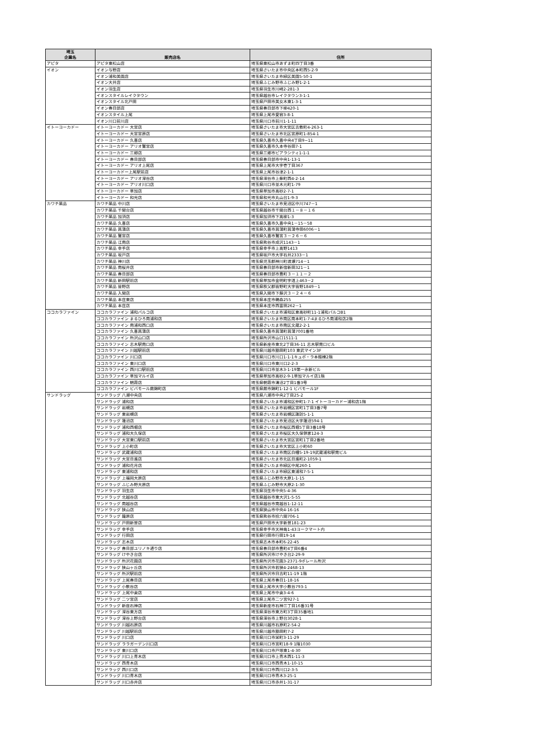| 埼玉 企業名 | 販売店名 | 住所 |
| --- | --- | --- |
| アピタ | アピタ東松山店 | 埼玉県東松山市あずま町四丁目3番 |
| イオン | イオン与野店 | 埼玉県さいたま市中央区本町西5-2-9 |
| | イオン浦和美園店 | 埼玉県さいたま市緑区美園5-50-1 |
| | イオン大井店 | 埼玉県ふじみ野市ふじみ野1-2-1 |
| | イオン羽生店 | 埼玉県羽生市川崎2-281-3 |
| | イオンスタイルレイクタウン | 埼玉県越谷市レイクタウン3-1-1 |
| | イオンスタイル北戸田 | 埼玉県戸田市美女木東1-3-1 |
| | イオン春日部店 | 埼玉県春日部市下柳420-1 |
| | イオンスタイル上尾 | 埼玉県上尾市愛宕3-8-1 |
| | イオン川口前川店 | 埼玉県川口市前川1-1-11 |
| イトーヨーカドー | イトーヨーカドー 大宮店 | 埼玉県さいたま市大宮区吉敷町4-263-1 |
| | イトーヨーカドー 大宮宮原店 | 埼玉県さいたま市北区宮原町1-854-1 |
| | イトーヨーカドー 久喜店 | 埼玉県久喜市久喜中央4丁目9−11 |
| | イトーヨーカドー アリオ鷲宮店 | 埼玉県久喜市久本寺谷田7-1 |
| | イトーヨーカドー 三郷店 | 埼玉県三郷市ピアラシティ1-1-1 |
| | イトーヨーカドー 春日部店 | 埼玉県春日部市中央1-13-1 |
| | イトーヨーカドー アリオ上尾店 | 埼玉県上尾市大字壱丁目367 |
| | イトーヨーカドー上尾駅前店 | 埼玉県上尾市谷津2-1-1 |
| | イトーヨーカドー アリオ深谷店 | 埼玉県深谷市上柴町西4-2-14 |
| | イトーヨーカドー アリオ川口店 | 埼玉県川口市並木元町1-79 |
| | イトーヨーカドー 草加店 | 埼玉県草加市高砂2-7-1 |
| | イトーヨーカドー 和光店 | 埼玉県和光市丸山台1-9-3 |
| カワチ薬品 | カワチ薬品 中川店 | 埼玉県さいたま市見沼区中川747－1 |
| | カワチ薬品 千間台店 | 埼玉県越谷市千間台西１－８－１６ |
| | カワチ薬品 加須店 | 埼玉県加須市下高柳1-3 |
| | カワチ薬品 久喜店 | 埼玉県久喜市久喜中央1－15－58 |
| | カワチ薬品 菖蒲店 | 埼玉県久喜市菖蒲町菖蒲寺田6006－1 |
| | カワチ薬品 鷲宮店 | 埼玉県久喜市鷲宮３－２６－６ |
| | カワチ薬品 江南店 | 埼玉県熊谷市成沢1143－1 |
| | カワチ薬品 幸手店 | 埼玉県幸手市上高野1413 |
| | カワチ薬品 坂戸店 | 埼玉県坂戸市大字石井2333－1 |
| | カワチ薬品 神川店 | 埼玉県児玉郡神川町渡瀬714－1 |
| | カワチ薬品 南桜井店 | 埼玉県春日部市新宿新田321－1 |
| | カワチ薬品 春日部店 | 埼玉県春日部市豊町３－１１－２ |
| | カワチ薬品 新田駅前店 | 埼玉県草加市金明町字道上463－2 |
| | カワチ薬品 皆野店 | 埼玉県秩父郡皆野町大字皆野1849－1 |
| | カワチ薬品 入間店 | 埼玉県入間市下藤沢３－２４－６ |
| | カワチ薬品 本庄東店 | 埼玉県本庄市鵜森255 |
| | カワチ薬品 本庄店 | 埼玉県本庄市西富田262－1 |
| ココカラファイン | ココカラファイン 浦和パルコ店 | 埼玉県さいたま市浦和区東高砂町11-1浦和パルコB1 |
| | ココカラファイン まるひろ南浦和店 | 埼玉県さいたま市南区南本町1-7-4まるひろ南浦和店2階 |
| | ココカラファイン 南浦和西口店 | 埼玉県さいたま市南区文蔵2-2-1 |
| | ココカラファイン 久喜菖蒲店 | 埼玉県久喜市菖蒲町菖蒲7001番地 |
| | ココカラファイン 所沢山口店 | 埼玉県所沢市山口1511-1 |
| | ココカラファイン 志木駅南口店 | 埼玉県新座市東北2丁目36-11 志木駅南口ビル |
| | ココカラファイン 川越駅前店 | 埼玉県川越市脇田町103 東武マイン3F |
| | ココカラファイン 川口店 | 埼玉県川口市川口1-1-1キュポ・ラ本館棟2階 |
| | ココカラファイン 東川口店 | 埼玉県川口市東川口2-2-3 |
| | ココカラファイン 西川口駅前店 | 埼玉県川口市並木3-1-19第一永新ビル |
| | ココカラファイン 草加マルイ店 | 埼玉県草加市高砂2-9-1草加マルイ店1階 |
| | ココカラファイン 朝霞店 | 埼玉県朝霞市溝沼2丁目1番3号 |
| | ココカラファイン ビバモール蕨錦町店 | 埼玉県蕨市錦町1-12-1 ビバモール1F |
| サンドラッグ | サンドラッグ 八潮中央店 | 埼玉県八潮市中央2丁目25-2 |
| | サンドラッグ 浦和店 | 埼玉県さいたま市浦和区仲町1-7-1 イトーヨーカドー浦和店1階 |
| | サンドラッグ 岩槻店 | 埼玉県さいたま市岩槻区宮町1丁目3番7号 |
| | サンドラッグ 東岩槻店 | 埼玉県さいたま市岩槻区諏訪5-1-1 |
| | サンドラッグ 蓮沼店 | 埼玉県さいたま市見沼区大字蓮沼594-1 |
| | サンドラッグ 浦和西堀店 | 埼玉県さいたま市桜区西堀5丁目3番18号 |
| | サンドラッグ 浦和大久保店 | 埼玉県さいたま市桜区大久保領家124-3 |
| | サンドラッグ 大宮東口駅前店 | 埼玉県さいたま市大宮区宮町1丁目2番地 |
| | サンドラッグ 上小町店 | 埼玉県さいたま市大宮区上小町60 |
| | サンドラッグ 武蔵浦和店 | 埼玉県さいたま市南区白幡5-19-19武蔵浦和駅南ビル |
| | サンドラッグ 大宮日進店 | 埼玉県さいたま市北区日進町2-1059-1 |
| | サンドラッグ 浦和花月店 | 埼玉県さいたま市緑区中尾260-1 |
| | サンドラッグ 東浦和店 | 埼玉県さいたま市緑区東浦和7-5-1 |
| | サンドラッグ 上福岡大原店 | 埼玉県ふじみ野市大原1-1-15 |
| | サンドラッグ ふじみ野大原店 | 埼玉県ふじみ野市大原2-1-30 |
| | サンドラッグ 羽生店 | 埼玉県羽生市中央5-4-36 |
| | サンドラッグ 北越谷店 | 埼玉県越谷市東大沢1-5-55 |
| | サンドラッグ 南越谷店 | 埼玉県越谷市南越谷1-12-11 |
| | サンドラッグ 狭山店 | 埼玉県狭山市中央4-16-16 |
| | サンドラッグ 籠原店 | 埼玉県熊谷市拾六間706-1 |
| | サンドラッグ 戸田新曽店 | 埼玉県戸田市大字新曽181-23 |
| | サンドラッグ 幸手店 | 埼玉県幸手市天神島1-43ヨークマート内 |
| | サンドラッグ 行田店 | 埼玉県行田市行田19-14 |
| | サンドラッグ 志木店 | 埼玉県志木市本町6-22-45 |
| | サンドラッグ 春日部ユリノキ通り店 | 埼玉県春日部市豊町4丁目6番4 |
| | サンドラッグ けやき台店 | 埼玉県所沢市けやき台2-29-9 |
| | サンドラッグ 所沢花園店 | 埼玉県所沢市花園3-2371-9ポレール所沢 |
| | サンドラッグ 狭山ヶ丘店 | 埼玉県所沢市若狭4-2468-13 |
| | サンドラッグ 所沢駅前店 | 埼玉県所沢市日吉町11-19 1階 |
| | サンドラッグ 上尾春日店 | 埼玉県上尾市春日1-18-16 |
| | サンドラッグ 小敷谷店 | 埼玉県上尾市大字小敷谷793-1 |
| | サンドラッグ 上尾中妻店 | 埼玉県上尾市中妻3-4-6 |
| | サンドラッグ 二ツ宮店 | 埼玉県上尾市二ツ宮927-1 |
| | サンドラッグ 新座石神店 | 埼玉県新座市石神三丁目16番31号 |
| | サンドラッグ 深谷東方店 | 埼玉県深谷市東方町3丁目35番地1 |
| | サンドラッグ 深谷上野台店 | 埼玉県深谷市上野台3028-1 |
| | サンドラッグ 川越石原店 | 埼玉県川越市石原町2-54-2 |
| | サンドラッグ 川越駅前店 | 埼玉県川越市脇田町7-2 |
| | サンドラッグ 川口店 | 埼玉県川口市栄町3-11-29 |
| | サンドラッグ ララガーデン川口店 | 埼玉県川口市宮町18-9 1階1030 |
| | サンドラッグ 東川口店 | 埼玉県川口市戸塚東1-4-30 |
| | サンドラッグ 川口上青木店 | 埼玉県川口市上青木西1-11-3 |
| | サンドラッグ 西青木店 | 埼玉県川口市西青木1-10-15 |
| | サンドラッグ 西川口店 | 埼玉県川口市西川口2-3-5 |
| | サンドラッグ 川口青木店 | 埼玉県川口市青木3-25-1 |
| | サンドラッグ 川口赤井店 | 埼玉県川口市赤井1-31-17 |